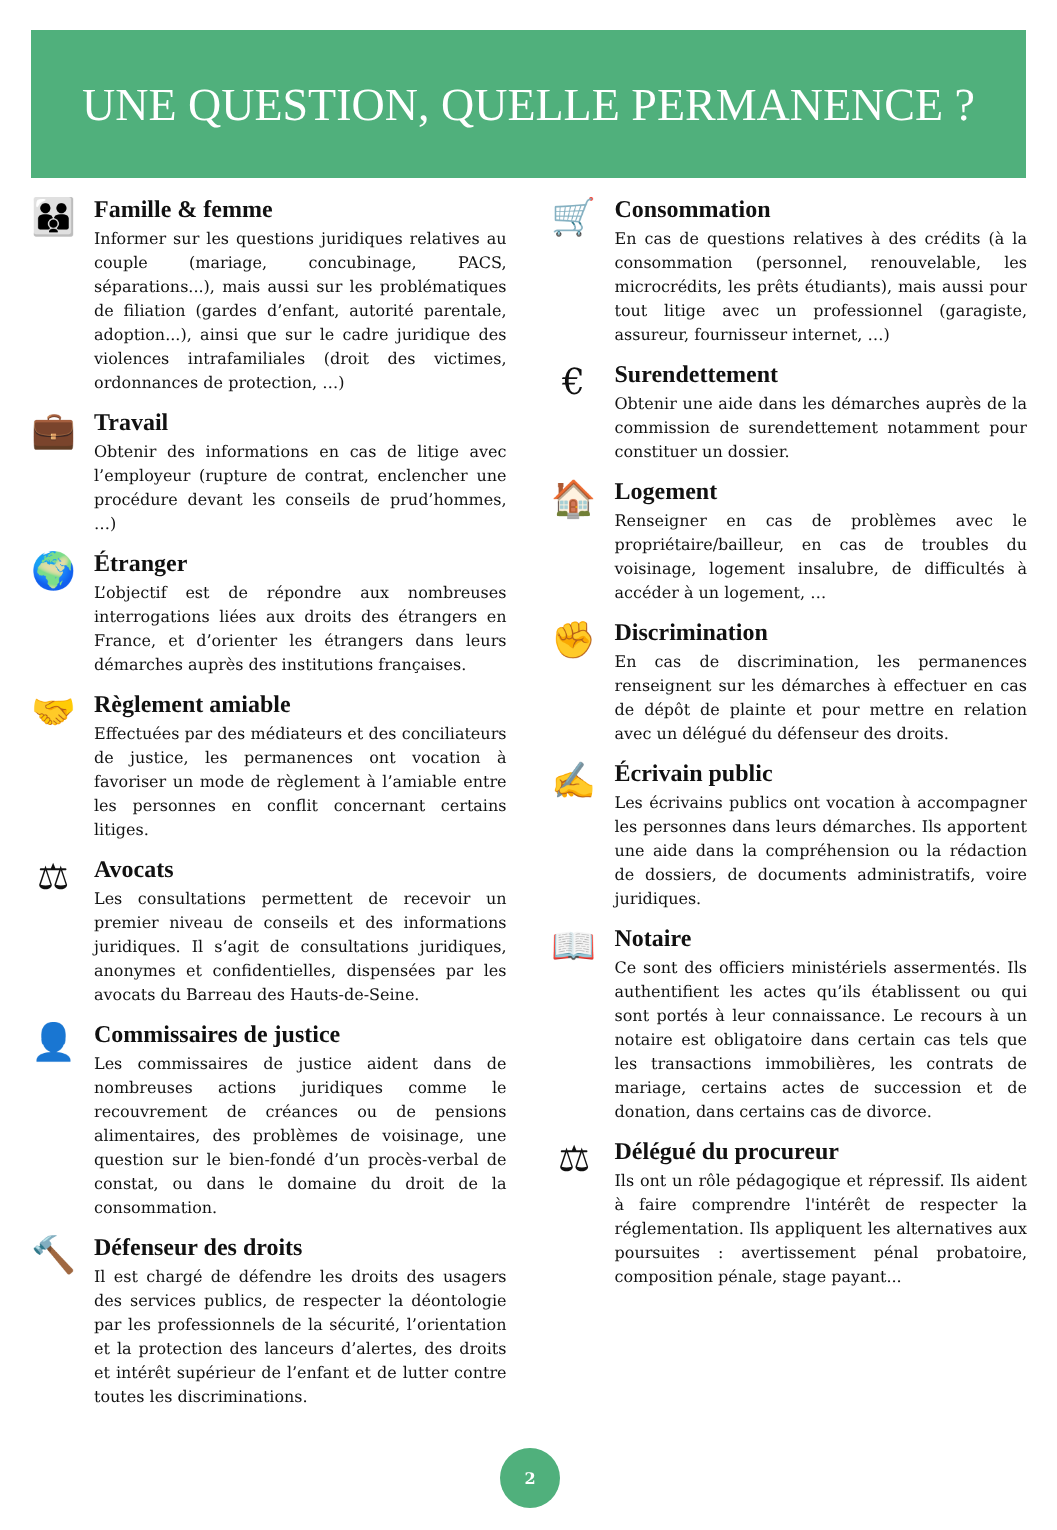UNE QUESTION, QUELLE PERMANENCE ?
👪
Famille & femme
Informer sur les questions juridiques relatives au couple (mariage, concubinage, PACS, séparations...), mais aussi sur les problématiques de filiation (gardes d’enfant, autorité parentale, adoption...), ainsi que sur le cadre juridique des violences intrafamiliales (droit des victimes, ordonnances de protection, …)
💼
Travail
Obtenir des informations en cas de litige avec l’employeur (rupture de contrat, enclencher une procédure devant les conseils de prud’hommes, …)
🌍
Étranger
L’objectif est de répondre aux nombreuses interrogations liées aux droits des étrangers en France, et d’orienter les étrangers dans leurs démarches auprès des institutions françaises.
🤝
Règlement amiable
Effectuées par des médiateurs et des conciliateurs de justice, les permanences ont vocation à favoriser un mode de règlement à l’amiable entre les personnes en conflit concernant certains litiges.
⚖
Avocats
Les consultations permettent de recevoir un premier niveau de conseils et des informations juridiques. Il s’agit de consultations juridiques, anonymes et confidentielles, dispensées par les avocats du Barreau des Hauts-de-Seine.
👤
Commissaires de justice
Les commissaires de justice aident dans de nombreuses actions juridiques comme le recouvrement de créances ou de pensions alimentaires, des problèmes de voisinage, une question sur le bien-fondé d’un procès-verbal de constat, ou dans le domaine du droit de la consommation.
🔨
Défenseur des droits
Il est chargé de défendre les droits des usagers des services publics, de respecter la déontologie par les professionnels de la sécurité, l’orientation et la protection des lanceurs d’alertes, des droits et intérêt supérieur de l’enfant et de lutter contre toutes les discriminations.
🛒
Consommation
En cas de questions relatives à des crédits (à la consommation (personnel, renouvelable, les microcrédits, les prêts étudiants), mais aussi pour tout litige avec un professionnel (garagiste, assureur, fournisseur internet, …)
€
Surendettement
Obtenir une aide dans les démarches auprès de la commission de surendettement notamment pour constituer un dossier.
🏠
Logement
Renseigner en cas de problèmes avec le propriétaire/bailleur, en cas de troubles du voisinage, logement insalubre, de difficultés à accéder à un logement, …
✊
Discrimination
En cas de discrimination, les permanences renseignent sur les démarches à effectuer en cas de dépôt de plainte et pour mettre en relation avec un délégué du défenseur des droits.
✍
Écrivain public
Les écrivains publics ont vocation à accompagner les personnes dans leurs démarches. Ils apportent une aide dans la compréhension ou la rédaction de dossiers, de documents administratifs, voire juridiques.
📖
Notaire
Ce sont des officiers ministériels assermentés. Ils authentifient les actes qu’ils établissent ou qui sont portés à leur connaissance. Le recours à un notaire est obligatoire dans certain cas tels que les transactions immobilières, les contrats de mariage, certains actes de succession et de donation, dans certains cas de divorce.
⚖
Délégué du procureur
Ils ont un rôle pédagogique et répressif. Ils aident à faire comprendre l'intérêt de respecter la réglementation. Ils appliquent les alternatives aux poursuites : avertissement pénal probatoire, composition pénale, stage payant...
2